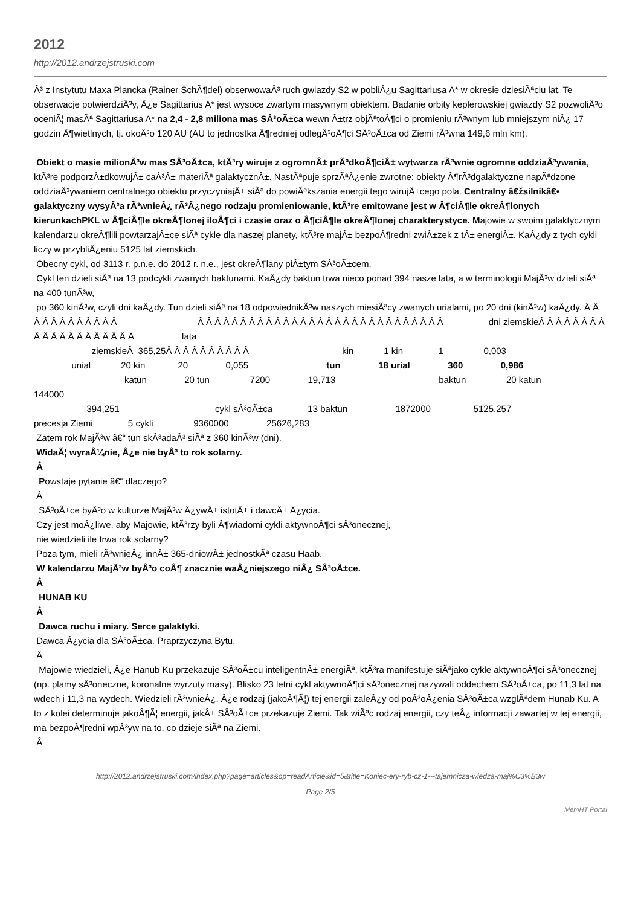2012
http://2012.andrzejstruski.com
Â³ z Instytutu Maxa Plancka (Rainer SchÃ¶del) obserwowaÂ³ ruch gwiazdy S2 w pobliÂ¿u Sagittariusa A* w okresie dziesiÃªciu lat. Te obserwacje potwierdziÂ³y, Â¿e Sagittarius A* jest wysoce zwartym masywnym obiektem. Badanie orbity keplerowskiej gwiazdy S2 pozwoliÂ³o oceniÃ¦ masÃª Sagittariusa A* na 2,4 - 2,8 miliona mas SÂ³oÃ±ca wewn Â±trz objÃªtoÂ¶ci o promieniu rÃ³wnym lub mniejszym niÂ¿ 17 godzin Â¶wietlnych, tj. okoÂ³o 120 AU (AU to jednostka Â¶redniej odlegÂ³oÂ¶ci SÂ³oÃ±ca od Ziemi rÃ³wna 149,6 mln km).
Obiekt o masie milionÃ³w mas SÂ³oÃ±ca, ktÃ³ry wiruje z ogromnÂ± prÃªdkoÂ¶ciÂ± wytwarza rÃ³wnie ogromne oddziaÂ³ywania, ktÃ³re podporzÂ±dkowujÂ± caÂ³Â± materiÃª galaktycznÂ±. NastÃªpuje sprzÃªÂ¿enie zwrotne: obiekty Â¶rÃ³dgalaktyczne napÃªdzone oddziaÂ³ywaniem centralnego obiektu przyczyniajÂ± siÃª do powiÃªkszania energii tego wirujÂ±cego pola. Centralny â€žsilnikâ€• galaktyczny wysyÂ³a rÃ³wnieÂ¿ rÃ³Â¿nego rodzaju promieniowanie, ktÃ³re emitowane jest w Â¶ciÂ¶le okreÂ¶lonych kierunkachPKL w Â¶ciÂ¶le okreÂ¶lonej iloÂ¶ci i czasie oraz o Â¶ciÂ¶le okreÂ¶lonej charakterystyce. Majowie w swoim galaktycznym kalendarzu okreÂ¶lili powtarzajÂ±ce siÃª cykle dla naszej planety, ktÃ³re majÂ± bezpoÂ¶redni zwiÂ±zek z tÂ± energiÂ±. KaÂ¿dy z tych cykli liczy w przybliÂ¿eniu 5125 lat ziemskich.
Obecny cykl, od 3113 r. p.n.e. do 2012 r. n.e., jest okreÂ¶lany piÂ±tym SÂ³oÃ±cem.
Cykl ten dzieli siÃª na 13 podcykli zwanych baktunami. KaÂ¿dy baktun trwa nieco ponad 394 nasze lata, a w terminologii MajÃ³w dzieli siÃª na 400 tunÃ³w,
po 360 kinÃ³w, czyli dni kaÂ¿dy. Tun dzieli siÃª na 18 odpowiednikÃ³w naszych miesiÃªcy zwanych urialami, po 20 dni (kinÃ³w) kaÂ¿dy. Â Â Â Â Â Â Â Â Â Â Â Â Â Â Â Â Â Â Â Â Â Â Â Â Â Â Â Â Â Â Â Â Â Â Â Â Â Â Â Â Â dni ziemskieÂ Â Â Â Â Â Â Â Â Â Â Â Â Â Â Â Â Â Â Â lata
ziemskieÂ 365,25Â Â Â Â Â Â Â Â Â Â kin 1 kin 1 0,003
unial 20 kin 20 0,055 tun 18 urial 360 0,986
katun 20 tun 7200 19,713 baktun 20 katun 144000
394,251 cykl sÂ³oÃ±ca 13 baktun 1872000 5125,257
precesja Ziemi 5 cykli 9360000 25626,283
Zatem rok MajÃ³w â€“ tun skÂ³adaÂ³ siÃª z 360 kinÃ³w (dni).
WidaÃ¦ wyraÂ¼nie, Â¿e nie byÂ³ to rok solarny.
Â
Powstaje pytanie â€“ dlaczego?
Â
SÂ³oÃ±ce byÂ³o w kulturze MajÃ³w Â¿ywÂ± istotÂ± i dawcÂ± Â¿ycia.
Czy jest moÂ¿liwe, aby Majowie, ktÃ³rzy byli Â¶wiadomi cykli aktywnoÂ¶ci sÂ³onecznej,
nie wiedzieli ile trwa rok solarny?
Poza tym, mieli rÃ³wnieÂ¿ innÂ± 365-dniowÂ± jednostkÃª czasu Haab.
W kalendarzu MajÃ³w byÂ³o coÂ¶ znacznie waÂ¿niejszego niÂ¿ SÂ³oÃ±ce.
Â
HUNAB KU
Â
Dawca ruchu i miary. Serce galaktyki.
Dawca Â¿ycia dla SÂ³oÃ±ca. Praprzyczyna Bytu.
Â
Majowie wiedzieli, Â¿e Hanub Ku przekazuje SÂ³oÃ±cu inteligentnÂ± energiÃª, ktÃ³ra manifestuje siÃªjako cykle aktywnoÂ¶ci sÂ³onecznej (np. plamy sÂ³oneczne, koronalne wyrzuty masy). Blisko 23 letni cykl aktywnoÂ¶ci sÂ³onecznej nazywali oddechem SÂ³oÃ±ca, po 11,3 lat na wdech i 11,3 na wydech. Wiedzieli rÃ³wnieÂ¿, Â¿e rodzaj (jakoÂ¶Ã¦) tej energii zaleÂ¿y od poÂ³oÂ¿enia SÂ³oÃ±ca wzglÃªdem Hunab Ku. A to z kolei determinuje jakoÂ¶Ã¦ energii, jakÂ± SÂ³oÃ±ce przekazuje Ziemi. Tak wiÃªc rodzaj energii, czy teÂ¿ informacji zawartej w tej energii, ma bezpoÂ¶redni wpÂ³yw na to, co dzieje siÃª na Ziemi.
Â
http://2012.andrzejstruski.com/index.php?page=articles&op=readArticle&id=5&title=Koniec-ery-ryb-cz-1---tajemnicza-wiedza-maj%C3%B3w
Page 2/5
MemHT Portal